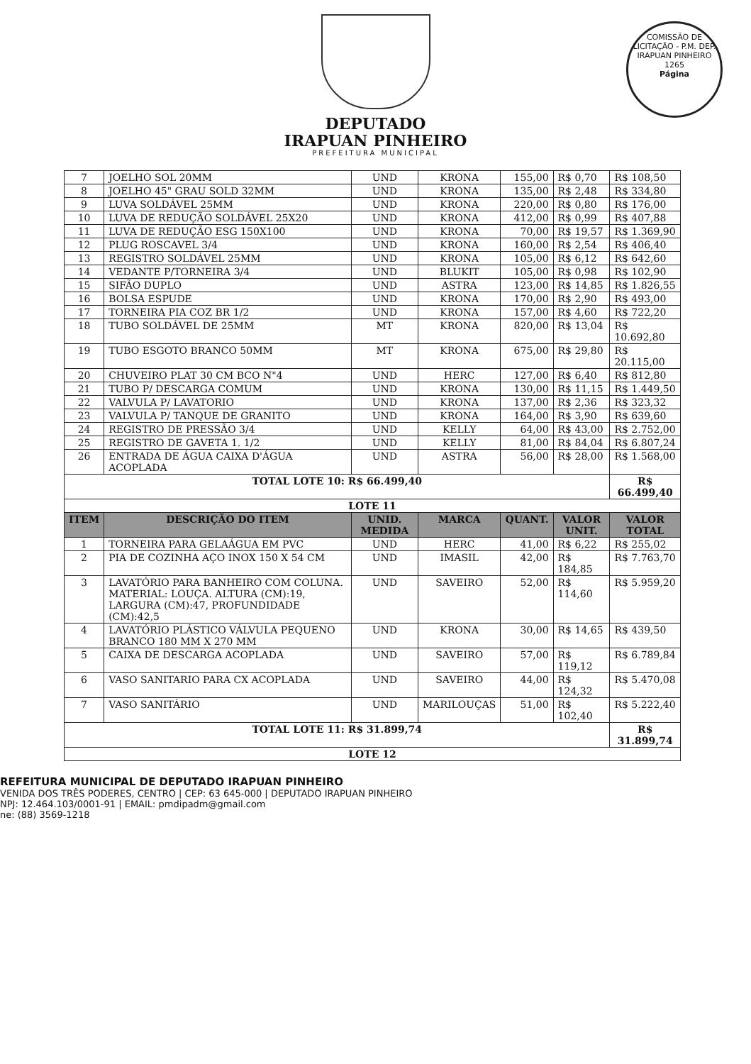COMISSÃO DE LICITAÇÃO - P.M. DEP. IRAPUAN PINHEIRO
1265
Página
DEPUTADO
IRAPUAN PINHEIRO
PREFEITURA MUNICIPAL
| 7 | JOELHO SOL 20MM | UND | KRONA | 155,00 | R$ 0,70 | R$ 108,50 |
| 8 | JOELHO 45" GRAU SOLD 32MM | UND | KRONA | 135,00 | R$ 2,48 | R$ 334,80 |
| 9 | LUVA SOLDÁVEL 25MM | UND | KRONA | 220,00 | R$ 0,80 | R$ 176,00 |
| 10 | LUVA DE REDUÇÃO SOLDÁVEL 25X20 | UND | KRONA | 412,00 | R$ 0,99 | R$ 407,88 |
| 11 | LUVA DE REDUÇÃO ESG 150X100 | UND | KRONA | 70,00 | R$ 19,57 | R$ 1.369,90 |
| 12 | PLUG ROSCAVEL 3/4 | UND | KRONA | 160,00 | R$ 2,54 | R$ 406,40 |
| 13 | REGISTRO SOLDÁVEL 25MM | UND | KRONA | 105,00 | R$ 6,12 | R$ 642,60 |
| 14 | VEDANTE P/TORNEIRA 3/4 | UND | BLUKIT | 105,00 | R$ 0,98 | R$ 102,90 |
| 15 | SIFÃO DUPLO | UND | ASTRA | 123,00 | R$ 14,85 | R$ 1.826,55 |
| 16 | BOLSA ESPUDE | UND | KRONA | 170,00 | R$ 2,90 | R$ 493,00 |
| 17 | TORNEIRA PIA COZ BR 1/2 | UND | KRONA | 157,00 | R$ 4,60 | R$ 722,20 |
| 18 | TUBO SOLDÁVEL DE 25MM | MT | KRONA | 820,00 | R$ 13,04 | R$ 10.692,80 |
| 19 | TUBO ESGOTO BRANCO 50MM | MT | KRONA | 675,00 | R$ 29,80 | R$ 20.115,00 |
| 20 | CHUVEIRO PLAT 30 CM BCO N"4 | UND | HERC | 127,00 | R$ 6,40 | R$ 812,80 |
| 21 | TUBO P/ DESCARGA COMUM | UND | KRONA | 130,00 | R$ 11,15 | R$ 1.449,50 |
| 22 | VALVULA P/ LAVATORIO | UND | KRONA | 137,00 | R$ 2,36 | R$ 323,32 |
| 23 | VALVULA P/ TANQUE DE GRANITO | UND | KRONA | 164,00 | R$ 3,90 | R$ 639,60 |
| 24 | REGISTRO DE PRESSÃO 3/4 | UND | KELLY | 64,00 | R$ 43,00 | R$ 2.752,00 |
| 25 | REGISTRO DE GAVETA 1. 1/2 | UND | KELLY | 81,00 | R$ 84,04 | R$ 6.807,24 |
| 26 | ENTRADA DE ÁGUA CAIXA D'ÁGUA ACOPLADA | UND | ASTRA | 56,00 | R$ 28,00 | R$ 1.568,00 |
| TOTAL LOTE 10: R$ 66.499,40 | | | | | | R$ 66.499,40 |
| LOTE 11 | | | | | | |
| ITEM | DESCRIÇÃO DO ITEM | UNID. MEDIDA | MARCA | QUANT. | VALOR UNIT. | VALOR TOTAL |
| 1 | TORNEIRA PARA GELAÁGUA EM PVC | UND | HERC | 41,00 | R$ 6,22 | R$ 255,02 |
| 2 | PIA DE COZINHA AÇO INOX 150 X 54 CM | UND | IMASIL | 42,00 | R$ 184,85 | R$ 7.763,70 |
| 3 | LAVATÓRIO PARA BANHEIRO COM COLUNA. MATERIAL: LOUÇA. ALTURA (CM):19, LARGURA (CM):47, PROFUNDIDADE (CM):42,5 | UND | SAVEIRO | 52,00 | R$ 114,60 | R$ 5.959,20 |
| 4 | LAVATÓRIO PLÁSTICO VÁLVULA PEQUENO BRANCO 180 MM X 270 MM | UND | KRONA | 30,00 | R$ 14,65 | R$ 439,50 |
| 5 | CAIXA DE DESCARGA ACOPLADA | UND | SAVEIRO | 57,00 | R$ 119,12 | R$ 6.789,84 |
| 6 | VASO SANITARIO PARA CX ACOPLADA | UND | SAVEIRO | 44,00 | R$ 124,32 | R$ 5.470,08 |
| 7 | VASO SANITÁRIO | UND | MARILOUÇAS | 51,00 | R$ 102,40 | R$ 5.222,40 |
| TOTAL LOTE 11: R$ 31.899,74 | | | | | | R$ 31.899,74 |
| LOTE 12 | | | | | | |
REFEITURA MUNICIPAL DE DEPUTADO IRAPUAN PINHEIRO
VENIDA DOS TRÊS PODERES, CENTRO | CEP: 63 645-000 | DEPUTADO IRAPUAN PINHEIRO
NPJ: 12.464.103/0001-91 | EMAIL: pmdipadm@gmail.com
ne: (88) 3569-1218